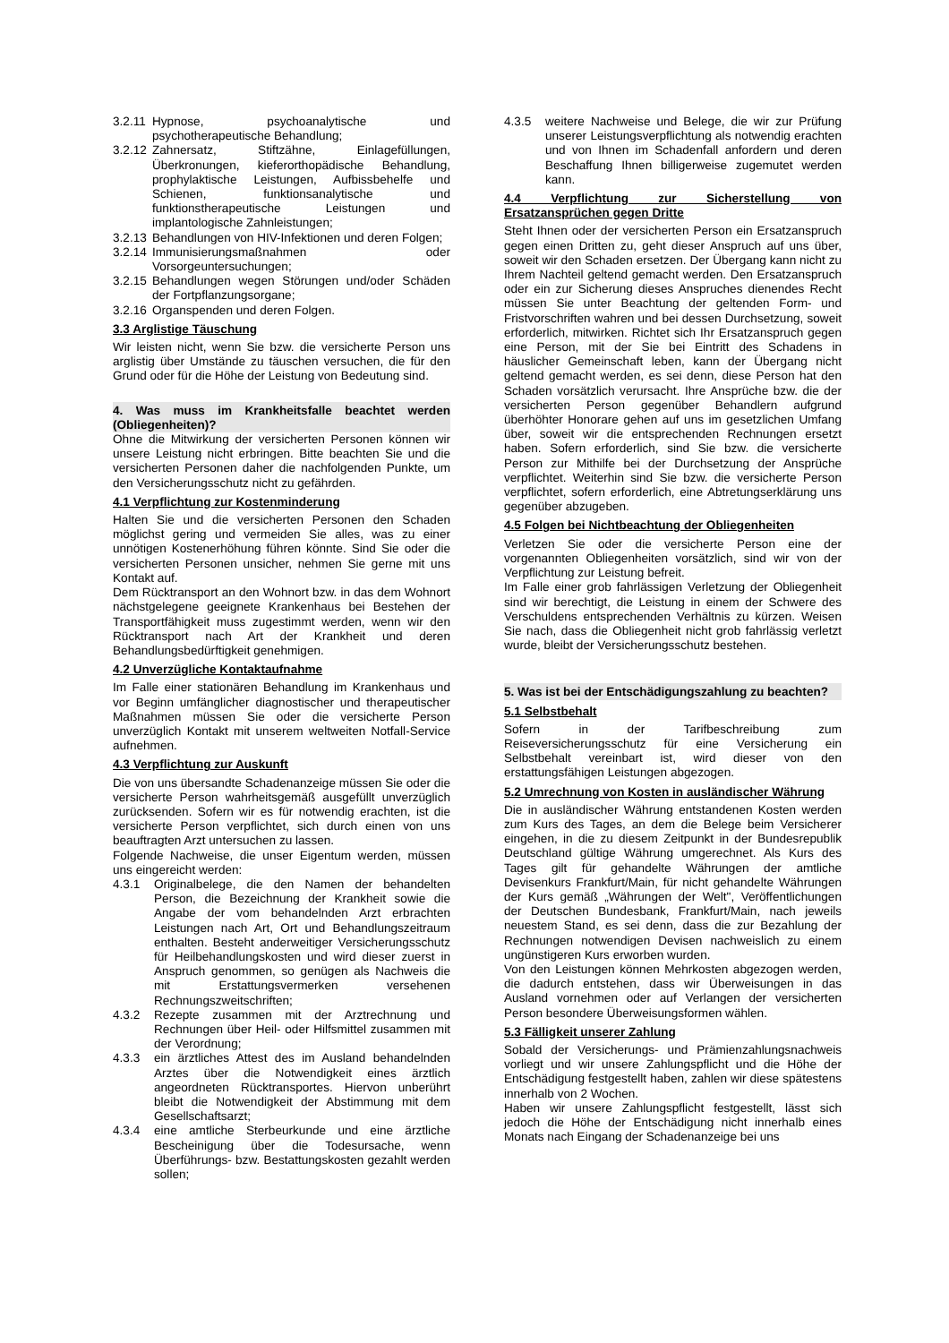3.2.11 Hypnose, psychoanalytische und psychotherapeutische Behandlung;
3.2.12 Zahnersatz, Stiftzähne, Einlagefüllungen, Überkronungen, kieferorthopädische Behandlung, prophylaktische Leistungen, Aufbissbehelfe und Schienen, funktionsanalytische und funktionstherapeutische Leistungen und implantologische Zahnleistungen;
3.2.13 Behandlungen von HIV-Infektionen und deren Folgen;
3.2.14 Immunisierungsmaßnahmen oder Vorsorgeuntersuchungen;
3.2.15 Behandlungen wegen Störungen und/oder Schäden der Fortpflanzungsorgane;
3.2.16 Organspenden und deren Folgen.
3.3 Arglistige Täuschung
Wir leisten nicht, wenn Sie bzw. die versicherte Person uns arglistig über Umstände zu täuschen versuchen, die für den Grund oder für die Höhe der Leistung von Bedeutung sind.
4. Was muss im Krankheitsfalle beachtet werden (Obliegenheiten)?
Ohne die Mitwirkung der versicherten Personen können wir unsere Leistung nicht erbringen. Bitte beachten Sie und die versicherten Personen daher die nachfolgenden Punkte, um den Versicherungsschutz nicht zu gefährden.
4.1 Verpflichtung zur Kostenminderung
Halten Sie und die versicherten Personen den Schaden möglichst gering und vermeiden Sie alles, was zu einer unnötigen Kostenerhöhung führen könnte. Sind Sie oder die versicherten Personen unsicher, nehmen Sie gerne mit uns Kontakt auf.
Dem Rücktransport an den Wohnort bzw. in das dem Wohnort nächstgelegene geeignete Krankenhaus bei Bestehen der Transportfähigkeit muss zugestimmt werden, wenn wir den Rücktransport nach Art der Krankheit und deren Behandlungsbedürftigkeit genehmigen.
4.2 Unverzügliche Kontaktaufnahme
Im Falle einer stationären Behandlung im Krankenhaus und vor Beginn umfänglicher diagnostischer und therapeutischer Maßnahmen müssen Sie oder die versicherte Person unverzüglich Kontakt mit unserem weltweiten Notfall-Service aufnehmen.
4.3 Verpflichtung zur Auskunft
Die von uns übersandte Schadenanzeige müssen Sie oder die versicherte Person wahrheitsgemäß ausgefüllt unverzüglich zurücksenden. Sofern wir es für notwendig erachten, ist die versicherte Person verpflichtet, sich durch einen von uns beauftragten Arzt untersuchen zu lassen.
Folgende Nachweise, die unser Eigentum werden, müssen uns eingereicht werden:
4.3.1 Originalbelege, die den Namen der behandelten Person, die Bezeichnung der Krankheit sowie die Angabe der vom behandelnden Arzt erbrachten Leistungen nach Art, Ort und Behandlungszeitraum enthalten. Besteht anderweitiger Versicherungsschutz für Heilbehandlungskosten und wird dieser zuerst in Anspruch genommen, so genügen als Nachweis die mit Erstattungsvermerken versehenen Rechnungszweitschriften;
4.3.2 Rezepte zusammen mit der Arztrechnung und Rechnungen über Heil- oder Hilfsmittel zusammen mit der Verordnung;
4.3.3 ein ärztliches Attest des im Ausland behandelnden Arztes über die Notwendigkeit eines ärztlich angeordneten Rücktransportes. Hiervon unberührt bleibt die Notwendigkeit der Abstimmung mit dem Gesellschaftsarzt;
4.3.4 eine amtliche Sterbeurkunde und eine ärztliche Bescheinigung über die Todesursache, wenn Überführungs- bzw. Bestattungskosten gezahlt werden sollen;
4.3.5 weitere Nachweise und Belege, die wir zur Prüfung unserer Leistungsverpflichtung als notwendig erachten und von Ihnen im Schadenfall anfordern und deren Beschaffung Ihnen billigerweise zugemutet werden kann.
4.4 Verpflichtung zur Sicherstellung von Ersatzansprüchen gegen Dritte
Steht Ihnen oder der versicherten Person ein Ersatzanspruch gegen einen Dritten zu, geht dieser Anspruch auf uns über, soweit wir den Schaden ersetzen. Der Übergang kann nicht zu Ihrem Nachteil geltend gemacht werden. Den Ersatzanspruch oder ein zur Sicherung dieses Anspruches dienendes Recht müssen Sie unter Beachtung der geltenden Form- und Fristvorschriften wahren und bei dessen Durchsetzung, soweit erforderlich, mitwirken. Richtet sich Ihr Ersatzanspruch gegen eine Person, mit der Sie bei Eintritt des Schadens in häuslicher Gemeinschaft leben, kann der Übergang nicht geltend gemacht werden, es sei denn, diese Person hat den Schaden vorsätzlich verursacht. Ihre Ansprüche bzw. die der versicherten Person gegenüber Behandlern aufgrund überhöhter Honorare gehen auf uns im gesetzlichen Umfang über, soweit wir die entsprechenden Rechnungen ersetzt haben. Sofern erforderlich, sind Sie bzw. die versicherte Person zur Mithilfe bei der Durchsetzung der Ansprüche verpflichtet. Weiterhin sind Sie bzw. die versicherte Person verpflichtet, sofern erforderlich, eine Abtretungserklärung uns gegenüber abzugeben.
4.5 Folgen bei Nichtbeachtung der Obliegenheiten
Verletzen Sie oder die versicherte Person eine der vorgenannten Obliegenheiten vorsätzlich, sind wir von der Verpflichtung zur Leistung befreit.
Im Falle einer grob fahrlässigen Verletzung der Obliegenheit sind wir berechtigt, die Leistung in einem der Schwere des Verschuldens entsprechenden Verhältnis zu kürzen. Weisen Sie nach, dass die Obliegenheit nicht grob fahrlässig verletzt wurde, bleibt der Versicherungsschutz bestehen.
5. Was ist bei der Entschädigungszahlung zu beachten?
5.1 Selbstbehalt
Sofern in der Tarifbeschreibung zum Reiseversicherungsschutz für eine Versicherung ein Selbstbehalt vereinbart ist, wird dieser von den erstattungsfähigen Leistungen abgezogen.
5.2 Umrechnung von Kosten in ausländischer Währung
Die in ausländischer Währung entstandenen Kosten werden zum Kurs des Tages, an dem die Belege beim Versicherer eingehen, in die zu diesem Zeitpunkt in der Bundesrepublik Deutschland gültige Währung umgerechnet. Als Kurs des Tages gilt für gehandelte Währungen der amtliche Devisenkurs Frankfurt/Main, für nicht gehandelte Währungen der Kurs gemäß „Währungen der Welt", Veröffentlichungen der Deutschen Bundesbank, Frankfurt/Main, nach jeweils neuestem Stand, es sei denn, dass die zur Bezahlung der Rechnungen notwendigen Devisen nachweislich zu einem ungünstigeren Kurs erworben wurden.
Von den Leistungen können Mehrkosten abgezogen werden, die dadurch entstehen, dass wir Überweisungen in das Ausland vornehmen oder auf Verlangen der versicherten Person besondere Überweisungsformen wählen.
5.3 Fälligkeit unserer Zahlung
Sobald der Versicherungs- und Prämienzahlungsnachweis vorliegt und wir unsere Zahlungspflicht und die Höhe der Entschädigung festgestellt haben, zahlen wir diese spätestens innerhalb von 2 Wochen.
Haben wir unsere Zahlungspflicht festgestellt, lässt sich jedoch die Höhe der Entschädigung nicht innerhalb eines Monats nach Eingang der Schadenanzeige bei uns